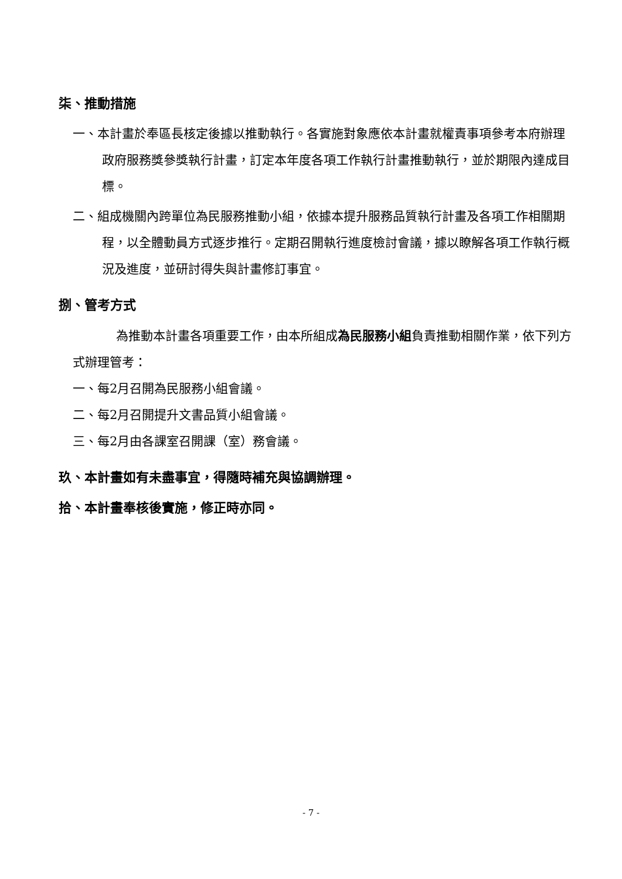柒、推動措施
一、本計畫於奉區長核定後據以推動執行。各實施對象應依本計畫就權責事項參考本府辦理政府服務獎參獎執行計畫，訂定本年度各項工作執行計畫推動執行，並於期限內達成目標。
二、組成機關內跨單位為民服務推動小組，依據本提升服務品質執行計畫及各項工作相關期程，以全體動員方式逐步推行。定期召開執行進度檢討會議，據以瞭解各項工作執行概況及進度，並研討得失與計畫修訂事宜。
捌、管考方式
為推動本計畫各項重要工作，由本所組成為民服務小組負責推動相關作業，依下列方式辦理管考：
一、每2月召開為民服務小組會議。
二、每2月召開提升文書品質小組會議。
三、每2月由各課室召開課（室）務會議。
玖、本計畫如有未盡事宜，得隨時補充與協調辦理。
拾、本計畫奉核後實施，修正時亦同。
- 7 -